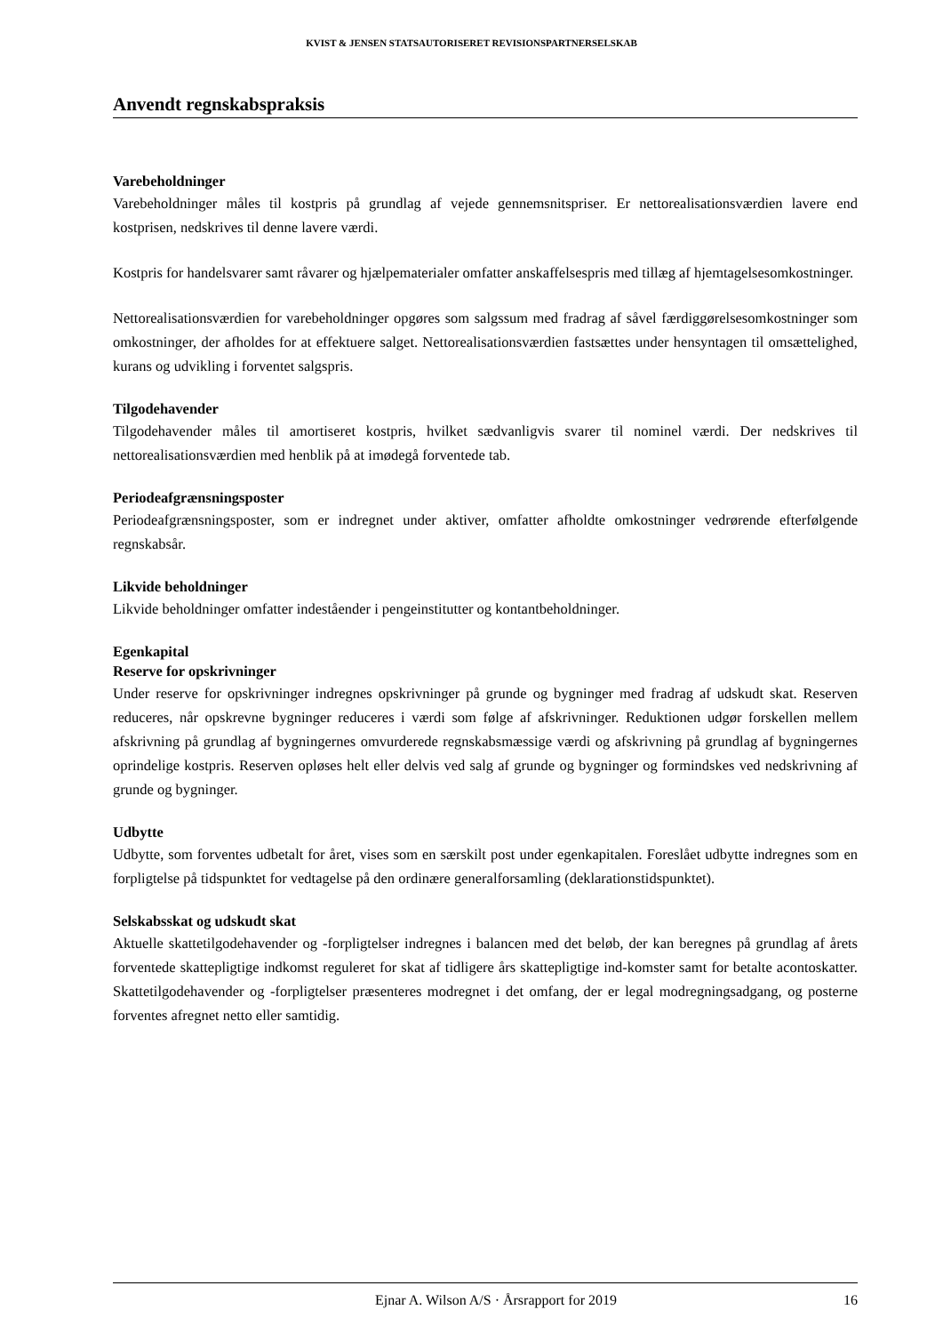KVIST & JENSEN STATSAUTORISERET REVISIONSPARTNERSELSKAB
Anvendt regnskabspraksis
Varebeholdninger
Varebeholdninger måles til kostpris på grundlag af vejede gennemsnitspriser. Er nettorealisationsværdien lavere end kostprisen, nedskrives til denne lavere værdi.
Kostpris for handelsvarer samt råvarer og hjælpematerialer omfatter anskaffelsespris med tillæg af hjemtagelsesomkostninger.
Nettorealisationsværdien for varebeholdninger opgøres som salgssum med fradrag af såvel færdiggørelsesomkostninger som omkostninger, der afholdes for at effektuere salget. Nettorealisationsværdien fastsættes under hensyntagen til omsættelighed, kurans og udvikling i forventet salgspris.
Tilgodehavender
Tilgodehavender måles til amortiseret kostpris, hvilket sædvanligvis svarer til nominel værdi. Der nedskrives til nettorealisationsværdien med henblik på at imødegå forventede tab.
Periodeafgrænsningsposter
Periodeafgrænsningsposter, som er indregnet under aktiver, omfatter afholdte omkostninger vedrørende efterfølgende regnskabsår.
Likvide beholdninger
Likvide beholdninger omfatter indeståender i pengeinstitutter og kontantbeholdninger.
Egenkapital
Reserve for opskrivninger
Under reserve for opskrivninger indregnes opskrivninger på grunde og bygninger med fradrag af udskudt skat. Reserven reduceres, når opskrevne bygninger reduceres i værdi som følge af afskrivninger. Reduktionen udgør forskellen mellem afskrivning på grundlag af bygningernes omvurderede regnskabsmæssige værdi og afskrivning på grundlag af bygningernes oprindelige kostpris. Reserven opløses helt eller delvis ved salg af grunde og bygninger og formindskes ved nedskrivning af grunde og bygninger.
Udbytte
Udbytte, som forventes udbetalt for året, vises som en særskilt post under egenkapitalen. Foreslået udbytte indregnes som en forpligtelse på tidspunktet for vedtagelse på den ordinære generalforsamling (deklarationstidspunktet).
Selskabsskat og udskudt skat
Aktuelle skattetilgodehavender og -forpligtelser indregnes i balancen med det beløb, der kan beregnes på grundlag af årets forventede skattepligtige indkomst reguleret for skat af tidligere års skattepligtige ind-komster samt for betalte acontoskatter. Skattetilgodehavender og -forpligtelser præsenteres modregnet i det omfang, der er legal modregningsadgang, og posterne forventes afregnet netto eller samtidig.
Ejnar A. Wilson A/S · Årsrapport for 2019 16